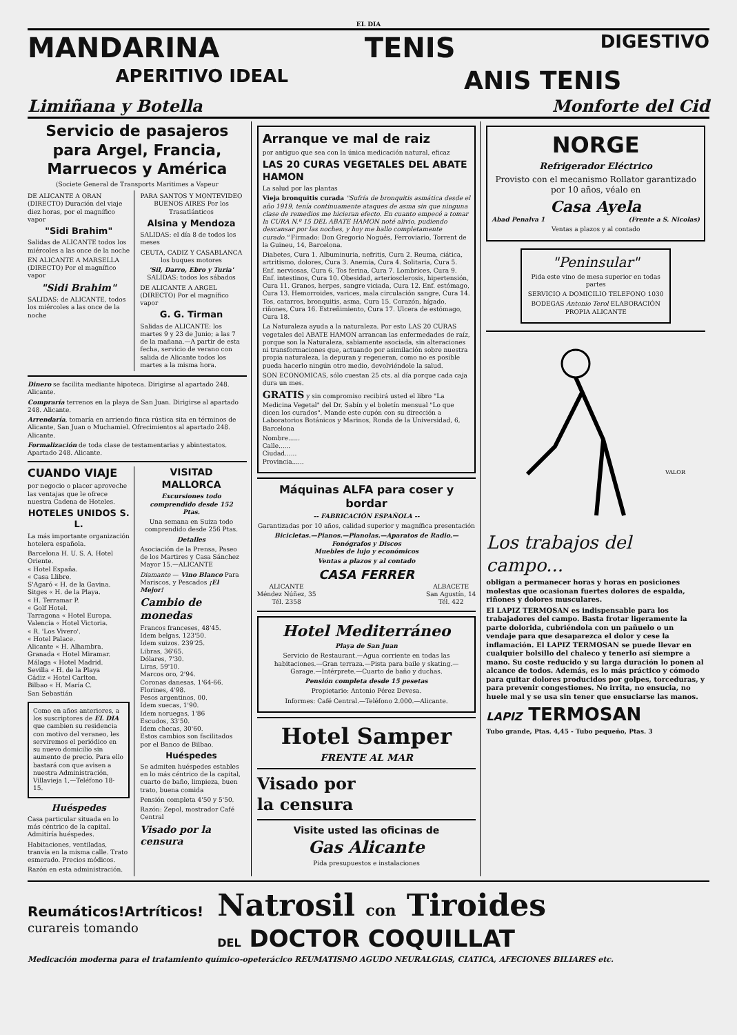EL DIA
MANDARINA TENIS DIGESTIVO
APERITIVO IDEAL ANIS TENIS
Limiñana y Botella Monforte del Cid
Servicio de pasajeros para Argel, Francia, Marruecos y América
(Societe General de Transports Maritimes a Vapeur
DE ALICANTE A ORAN (DIRECTO) Duración del viaje diez horas, por el magnífico vapor
"Sidi Brahim"
Salidas de ALICANTE todos los miércoles a las once de la noche
EN ALICANTE A MARSELLA (DIRECTO) Por el magnífico vapor
"Sidi Brahim"
SALIDAS: de ALICANTE, todos los miércoles a las once de la noche
PARA SANTOS Y MONTEVIDEO BUENOS AIRES Por los Trasatlánticos
Alsina y Mendoza
SALIDAS: el día 8 de todos los meses
CEUTA, CADIZ Y CASABLANCA los buques motores
'Sil, Darro, Ebro y Turia' SALIDAS: todos los sábados
DE ALICANTE A ARGEL (DIRECTO) Por el magnífico vapor
G. G. Tirman
Salidas de ALICANTE: los martes 9 y 23 de Junio; a las 7 de la mañana.—A partir de esta fecha, servicio de verano con salida de Alicante todos los martes a la misma hora.
Dinero se facilita mediante hipoteca. Dirigirse al apartado 248. Alicante.
Compraría terrenos en la playa de San Juan. Dirigirse al apartado 248. Alicante.
Arrendaría, tomaría en arriendo finca rústica sita en términos de Alicante, San Juan o Muchamiel. Ofrecimientos al apartado 248. Alicante.
Formalización de toda clase de testamentarias y abintestatos. Apartado 248. Alicante.
CUANDO VIAJE
por negocio o placer aproveche las ventajas que le ofrece nuestra Cadena de Hoteles.
HOTELES UNIDOS S. L.
La más importante organización hotelera española.
Barcelona H. U. S. A. Hotel Oriente.
« Hotel España.
« Casa Llibre.
S'Agaró « H. de la Gavina.
Sitges « H. de la Playa.
« H. Terramar P.
« Golf Hotel.
Tarragona « Hotel Europa.
Valencia « Hotel Victoria.
« R. 'Los Vivero'.
« Hotel Palace.
Alicante « H. Alhambra.
Granada « Hotel Miramar.
Málaga « Hotel Madrid.
Sevilla « H. de la Playa
Cádiz « Hotel Carlton.
Bilbao « H. María C.
San Sebastián
Como en años anteriores, a los suscriptores de EL DIA que cambien su residencia con motivo del veraneo, les serviremos el periódico en su nuevo domicilio sin aumento de precio. Para ello bastará con que avisen a nuestra Administración, Villavieja 1,—Teléfono 18-15.
Huéspedes
Casa particular situada en lo más céntrico de la capital. Admitiría huéspedes.
Habitaciones, ventiladas, tranvía en la misma calle. Trato esmerado. Precios módicos.
Razón en esta administración.
VISITAD MALLORCA
Excursiones todo comprendido desde 152 Ptas.
Una semana en Suiza todo comprendido desde 256 Ptas.
Detalles
Asociación de la Prensa, Paseo de los Martires y Casa Sánchez Mayor 15.—ALICANTE
Diamante — Vino Blanco Para Mariscos, y Pescados ¡El Mejor!
Cambio de monedas
Francos franceses, 48'45.
Idem belgas, 123'50.
Idem suizos. 239'25.
Libras, 36'65.
Dólares, 7'30.
Liras, 59'10.
Marcos oro, 2'94.
Coronas danesas, 1'64-66.
Florines, 4'98.
Pesos argentinos, 00.
Idem suecas, 1'90.
Idem noruegas, 1'86
Escudos, 33'50.
Idem checas, 30'60.
Estos cambios son facilitados por el Banco de Bilbao.
Huéspedes
Se admiten huéspedes estables en lo más céntrico de la capital, cuarto de baño, limpieza, buen trato, buena comida
Pensión completa 4'50 y 5'50.
Razón: Zepol, mostrador Café Central
Visado por la censura
Arranque ve mal de raiz
por antiguo que sea con la única medicación natural, eficaz
LAS 20 CURAS VEGETALES DEL ABATE HAMON
La salud por las plantas
Vieja bronquitis curada "Sufría de bronquitis asmática desde el año 1919, tenía continuamente ataques de asma sin que ninguna clase de remedios me hicieran efecto. En cuanto empecé a tomar la CURA N.º 15 DEL ABATE HAMON noté alivio, pudiendo descansar por las noches, y hoy me hallo completamente curado." Firmado: Don Gregorio Nogués, Ferroviario, Torrent de la Guineu, 14, Barcelona.
Diabetes, Cura 1. Albuminuria, nefritis, Cura 2. Reuma, ciática, artritismo, dolores, Cura 3. Anemia, Cura 4. Solitaria, Cura 5. Enf. nerviosas, Cura 6. Tos ferina, Cura 7. Lombrices, Cura 9. Enf. intestinos, Cura 10. Obesidad, arteriosclerosis, hipertensión, Cura 11. Granos, herpes, sangre viciada, Cura 12. Enf. estómago, Cura 13. Hemorroides, varices, mala circulación sangre, Cura 14. Tos, catarros, bronquitis, asma, Cura 15. Corazón, hígado, riñones, Cura 16. Estreñimiento, Cura 17. Ulcera de estómago, Cura 18.
La Naturaleza ayuda a la naturaleza. Por esto LAS 20 CURAS vegetales del ABATE HAMON arrancan las enfermedades de raíz, porque son la Naturaleza, sabiamente asociada, sin alteraciones ni transformaciones que, actuando por asimilación sobre nuestra propia naturaleza, la depuran y regeneran, como no es posible pueda hacerlo ningún otro medio, devolviéndole la salud.
SON ECONOMICAS, sólo cuestan 25 cts. al día porque cada caja dura un mes.
GRATIS y sin compromiso recibirá usted el libro "La Medicina Vegetal" del Dr. Sabín y el boletín mensual "Lo que dicen los curados". Mande este cupón con su dirección a Laboratorios Botánicos y Marinos, Ronda de la Universidad, 6, Barcelona
Nombre......
Calle......
Ciudad......
Provincia......
Máquinas ALFA para coser y bordar
-- FABRICACIÓN ESPAÑOLA --
Garantizadas por 10 años, calidad superior y magnífica presentación
Bicicletas.—Pianos.—Pianolas.—Aparatos de Radio.— Fonógrafos y Discos
Muebles de lujo y económicos
Ventas a plazos y al contado
CASA FERRER
ALICANTE
Méndez Núñez, 35
Tél. 2358 ALBACETE
San Agustín, 14
Tél. 422
Hotel Mediterráneo
Playa de San Juan
Servicio de Restaurant.—Agua corriente en todas las habitaciones.—Gran terraza.—Pista para baile y skating.—Garage.—Intérprete.—Cuarto de baño y duchas.
Pensión completa desde 15 pesetas
Propietario: Antonio Pérez Devesa.
Informes: Café Central.—Teléfono 2.000.—Alicante.
Hotel Samper
FRENTE AL MAR
Visado por
la censura
Visite usted las oficinas de
Gas Alicante
Pida presupuestos e instalaciones
NORGE
Refrigerador Eléctrico
Provisto con el mecanismo Rollator garantizado por 10 años, véalo en
Casa Ayela
Abad Penalva 1 (Frente a S. Nicolas)
Ventas a plazos y al contado
"Peninsular"
Pida este vino de mesa superior en todas partes
SERVICIO A DOMICILIO TELEFONO 1030
BODEGAS Antonio Terol ELABORACIÓN PROPIA ALICANTE
VALOR
Los trabajos del campo...
obligan a permanecer horas y horas en posiciones molestas que ocasionan fuertes dolores de espalda, riñones y dolores musculares.
El LAPIZ TERMOSAN es indispensable para los trabajadores del campo. Basta frotar ligeramente la parte dolorida, cubriéndola con un pañuelo o un vendaje para que desaparezca el dolor y cese la inflamación. El LAPIZ TERMOSAN se puede llevar en cualquier bolsillo del chaleco y tenerlo así siempre a mano. Su coste reducido y su larga duración lo ponen al alcance de todos. Además, es lo más práctico y cómodo para quitar dolores producidos por golpes, torceduras, y para prevenir congestiones. No irrita, no ensucia, no huele mal y se usa sin tener que ensuciarse las manos.
LAPIZ TERMOSAN
Tubo grande, Ptas. 4,45 - Tubo pequeño, Ptas. 3
Reumáticos!Artríticos!
curareis tomando
Natrosil con Tiroides
DEL DOCTOR COQUILLAT
Medicación moderna para el tratamiento químico-opeterácico REUMATISMO AGUDO NEURALGIAS, CIATICA, AFECIONES BILIARES etc.